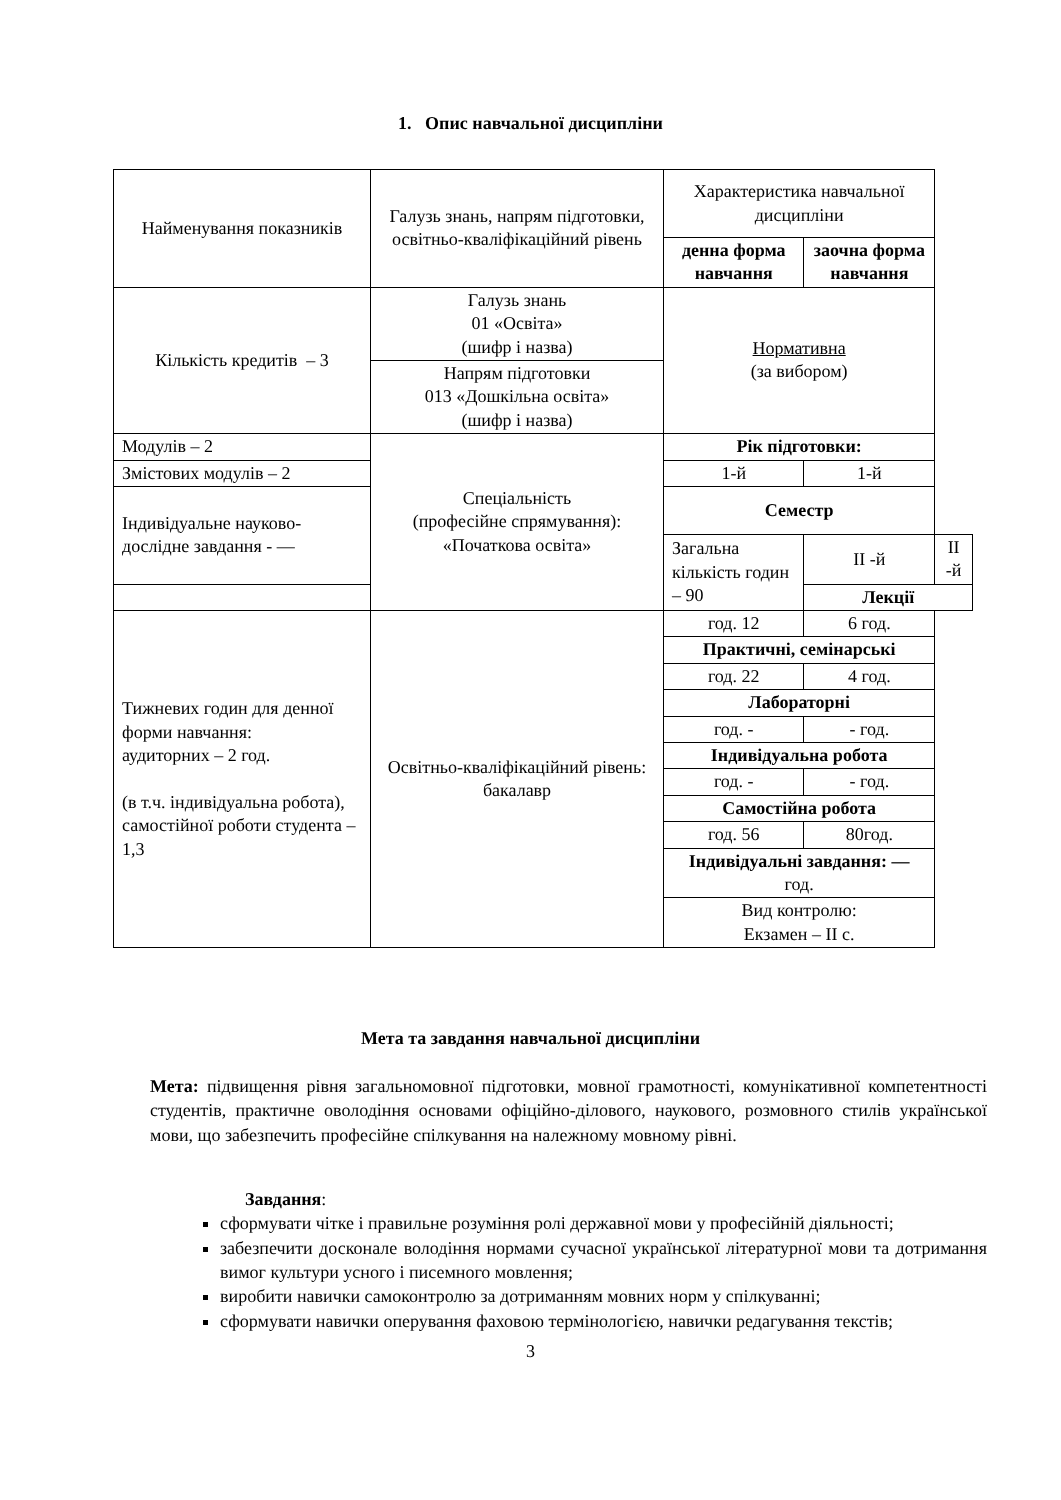1. Опис навчальної дисципліни
| Найменування показників | Галузь знань, напрям підготовки, освітньо-кваліфікаційний рівень | Характеристика навчальної дисципліни | | |
| --- | --- | --- | --- | --- |
| | | денна форма навчання | заочна форма навчання | |
| Кількість кредитів – 3 | Галузь знань 01 «Освіта» (шифр і назва) | Нормативна (за вибором) | | |
| | Напрям підготовки 013 «Дошкільна освіта» (шифр і назва) | | | |
| Модулів – 2 | Спеціальність (професійне спрямування): «Початкова освіта» | Рік підготовки: | | |
| Змістових модулів – 2 | | 1-й | 1-й | |
| Індивідуальне науково-дослідне завдання - — | | Семестр | | |
| | | Загальна кількість годин – 90 | ІІ -й | ІІ -й |
| | | | Лекції | |
| Тижневих годин для денної форми навчання: аудиторних – 2 год. (в т.ч. індивідуальна робота), самостійної роботи студента – 1,3 | Освітньо-кваліфікаційний рівень: бакалавр | год. 12 | 6 год. | |
| | | Практичні, семінарські | | |
| | | год. 22 | 4 год. | |
| | | Лабораторні | | |
| | | год. - | - год. | |
| | | Індивідуальна робота | | |
| | | год. - | - год. | |
| | | Самостійна робота | | |
| | | год. 56 | 80год. | |
| | | Індивідуальні завдання: — год. | | |
| | | Вид контролю: Екзамен – ІІ с. | | |
Мета та завдання навчальної дисципліни
Мета: підвищення рівня загальномовної підготовки, мовної грамотності, комунікативної компетентності студентів, практичне оволодіння основами офіційно-ділового, наукового, розмовного стилів української мови, що забезпечить професійне спілкування на належному мовному рівні.
Завдання:
сформувати чітке і правильне розуміння ролі державної мови у професійній діяльності;
забезпечити досконале володіння нормами сучасної української літературної мови та дотримання вимог культури усного і писемного мовлення;
виробити навички самоконтролю за дотриманням мовних норм у спілкуванні;
сформувати навички оперування фаховою термінологією, навички редагування текстів;
3